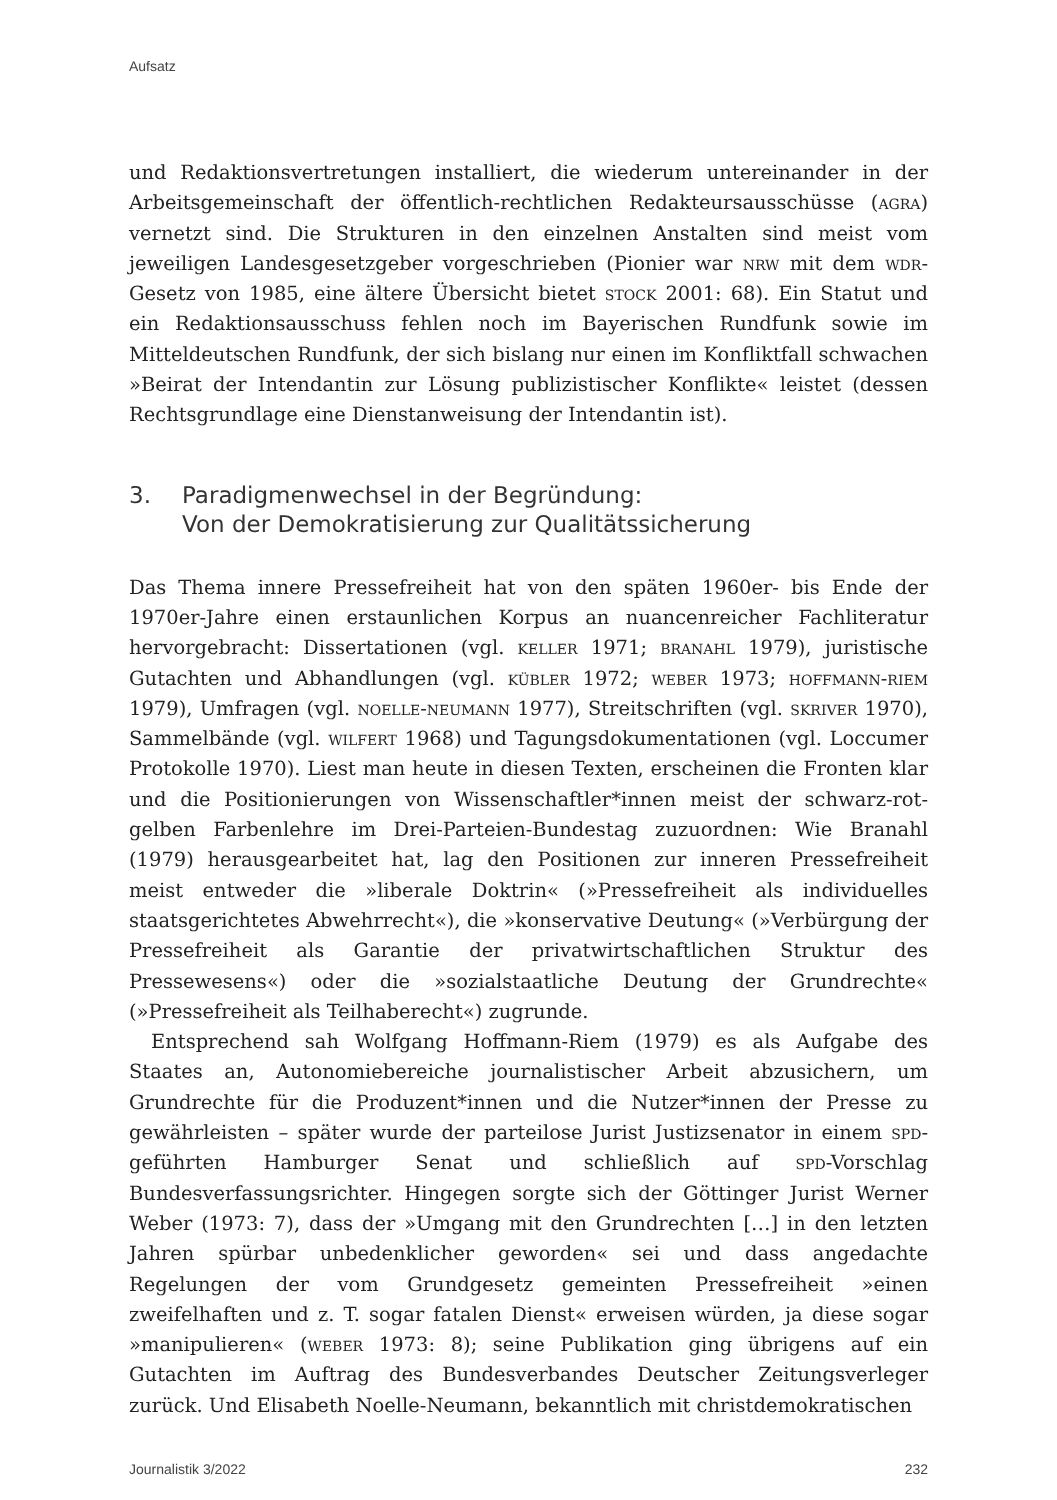Aufsatz
und Redaktionsvertretungen installiert, die wiederum untereinander in der Arbeitsgemeinschaft der öffentlich-rechtlichen Redakteursausschüsse (agra) vernetzt sind. Die Strukturen in den einzelnen Anstalten sind meist vom jeweiligen Landesgesetzgeber vorgeschrieben (Pionier war nrw mit dem wdr-Gesetz von 1985, eine ältere Übersicht bietet stock 2001: 68). Ein Statut und ein Redaktionsausschuss fehlen noch im Bayerischen Rundfunk sowie im Mitteldeutschen Rundfunk, der sich bislang nur einen im Konfliktfall schwachen »Beirat der Intendantin zur Lösung publizistischer Konflikte« leistet (dessen Rechtsgrundlage eine Dienstanweisung der Intendantin ist).
3. Paradigmenwechsel in der Begründung:
Von der Demokratisierung zur Qualitätssicherung
Das Thema innere Pressefreiheit hat von den späten 1960er- bis Ende der 1970er-Jahre einen erstaunlichen Korpus an nuancenreicher Fachliteratur hervorgebracht: Dissertationen (vgl. keller 1971; branahl 1979), juristische Gutachten und Abhandlungen (vgl. kübler 1972; weber 1973; hoffmann-riem 1979), Umfragen (vgl. noelle-neumann 1977), Streitschriften (vgl. skriver 1970), Sammelbände (vgl. wilfert 1968) und Tagungsdokumentationen (vgl. Loccumer Protokolle 1970). Liest man heute in diesen Texten, erscheinen die Fronten klar und die Positionierungen von Wissenschaftler*innen meist der schwarz-rot-gelben Farbenlehre im Drei-Parteien-Bundestag zuzuordnen: Wie Branahl (1979) herausgearbeitet hat, lag den Positionen zur inneren Pressefreiheit meist entweder die »liberale Doktrin« (»Pressefreiheit als individuelles staatsgerichtetes Abwehrrecht«), die »konservative Deutung« (»Verbürgung der Pressefreiheit als Garantie der privatwirtschaftlichen Struktur des Pressewesens«) oder die »sozialstaatliche Deutung der Grundrechte« (»Pressefreiheit als Teilhaberecht«) zugrunde.
Entsprechend sah Wolfgang Hoffmann-Riem (1979) es als Aufgabe des Staates an, Autonomiebereiche journalistischer Arbeit abzusichern, um Grundrechte für die Produzent*innen und die Nutzer*innen der Presse zu gewährleisten – später wurde der parteilose Jurist Justizsenator in einem spd-geführten Hamburger Senat und schließlich auf spd-Vorschlag Bundesverfassungsrichter. Hingegen sorgte sich der Göttinger Jurist Werner Weber (1973: 7), dass der »Umgang mit den Grundrechten […] in den letzten Jahren spürbar unbedenklicher geworden« sei und dass angedachte Regelungen der vom Grundgesetz gemeinten Pressefreiheit »einen zweifelhaften und z. T. sogar fatalen Dienst« erweisen würden, ja diese sogar »manipulieren« (weber 1973: 8); seine Publikation ging übrigens auf ein Gutachten im Auftrag des Bundesverbandes Deutscher Zeitungsverleger zurück. Und Elisabeth Noelle-Neumann, bekanntlich mit christdemokratischen
Journalistik 3/2022 232